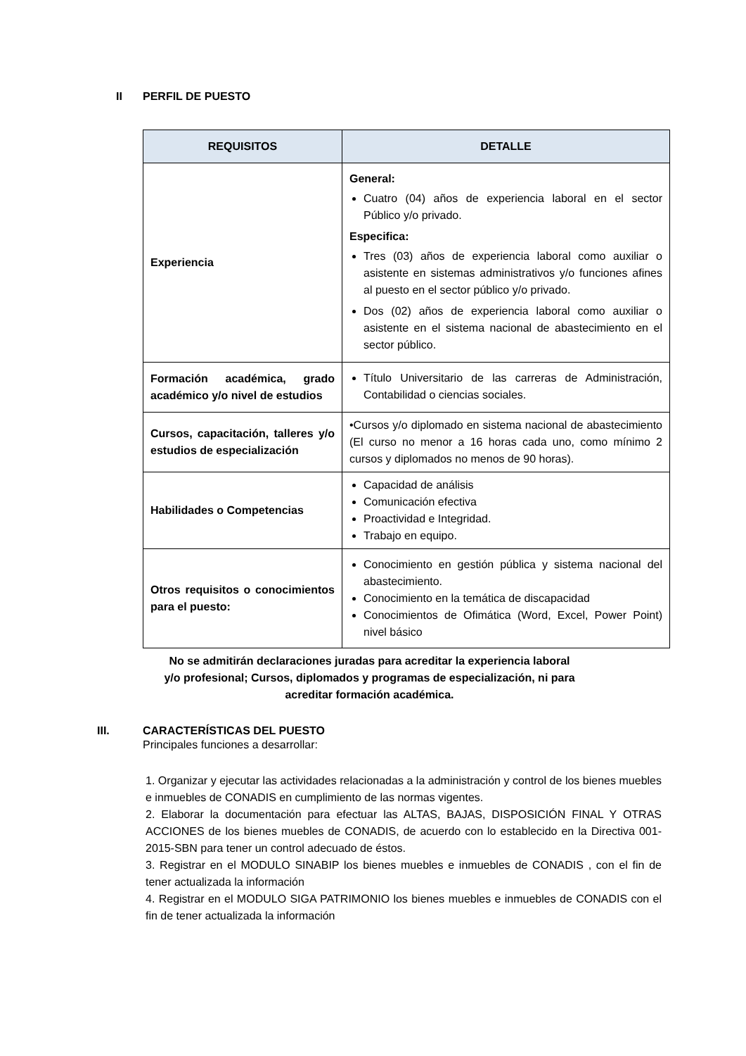II PERFIL DE PUESTO
| REQUISITOS | DETALLE |
| --- | --- |
| Experiencia | General: Cuatro (04) años de experiencia laboral en el sector Público y/o privado. Especifica: Tres (03) años de experiencia laboral como auxiliar o asistente en sistemas administrativos y/o funciones afines al puesto en el sector público y/o privado. Dos (02) años de experiencia laboral como auxiliar o asistente en el sistema nacional de abastecimiento en el sector público. |
| Formación académica, grado académico y/o nivel de estudios | Título Universitario de las carreras de Administración, Contabilidad o ciencias sociales. |
| Cursos, capacitación, talleres y/o estudios de especialización | •Cursos y/o diplomado en sistema nacional de abastecimiento (El curso no menor a 16 horas cada uno, como mínimo 2 cursos y diplomados no menos de 90 horas). |
| Habilidades o Competencias | Capacidad de análisis Comunicación efectiva Proactividad e Integridad. Trabajo en equipo. |
| Otros requisitos o conocimientos para el puesto: | Conocimiento en gestión pública y sistema nacional del abastecimiento. Conocimiento en la temática de discapacidad Conocimientos de Ofimática (Word, Excel, Power Point) nivel básico |
No se admitirán declaraciones juradas para acreditar la experiencia laboral y/o profesional; Cursos, diplomados y programas de especialización, ni para acreditar formación académica.
III. CARACTERÍSTICAS DEL PUESTO
Principales funciones a desarrollar:
1. Organizar y ejecutar las actividades relacionadas a la administración y control de los bienes muebles e inmuebles de CONADIS en cumplimiento de las normas vigentes.
2. Elaborar la documentación para efectuar las ALTAS, BAJAS, DISPOSICIÓN FINAL Y OTRAS ACCIONES de los bienes muebles de CONADIS, de acuerdo con lo establecido en la Directiva 001-2015-SBN para tener un control adecuado de éstos.
3. Registrar en el MODULO SINABIP los bienes muebles e inmuebles de CONADIS , con el fin de tener actualizada la información
4. Registrar en el MODULO SIGA PATRIMONIO los bienes muebles e inmuebles de CONADIS con el fin de tener actualizada la información